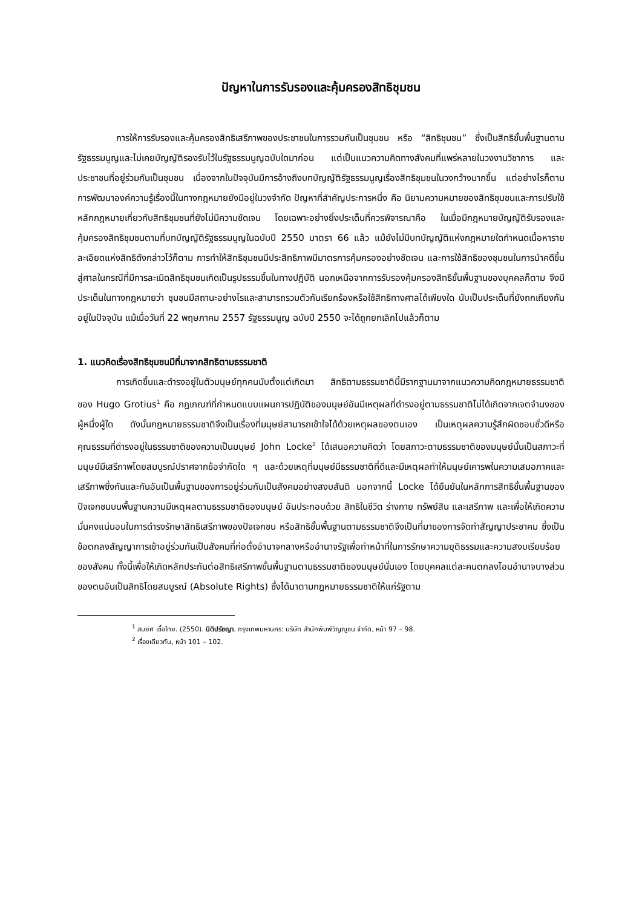ปัญหาในการรับรองและคุ้มครองสิทธิชุมชน
การให้การรับรองและคุ้มครองสิทธิเสรีภาพของประชาชนในการรวมกันเป็นชุมชน หรือ “สิทธิชุมชน” ซึ่งเป็นสิทธิขั้นพื้นฐานตามรัฐธรรมนูญและไม่เคยบัญญัติรองรับไว้ในรัฐธรรมนูญฉบับใดมาก่อน แต่เป็นแนวความคิดทางสังคมที่แพร่หลายในวงงานวิชาการ และประชาชนที่อยู่ร่วมกันเป็นชุมชน เนื่องจากในปัจจุบันมีการอ้างถึงบทบัญญัติรัฐธรรมนูญเรื่องสิทธิชุมชนในวงกว้างมากขึ้น แต่อย่างไรก็ตามการพัฒนาองค์ความรู้เรื่องนี้ในทางกฎหมายยังมีอยู่ในวงจำกัด ปัญหาที่สำคัญประการหนึ่ง คือ นิยามความหมายของสิทธิชุมชนและการปรับใช้หลักกฎหมายเกี่ยวกับสิทธิชุมชนที่ยังไม่มีความชัดเจน โดยเฉพาะอย่างยิ่งประเด็นที่ควรพิจารณาคือ ในเมื่อมีกฎหมายบัญญัติรับรองและคุ้มครองสิทธิชุมชนตามที่บทบัญญัติรัฐธรรมนูญในฉบับปี 2550 มาตรา 66 แล้ว แม้ยังไม่มีบทบัญญัติแห่งกฎหมายใดกำหนดเนื้อหารายละเอียดแห่งสิทธิดังกล่าวไว้ก็ตาม การทำให้สิทธิชุมชนมีประสิทธิภาพมีมาตรการคุ้มครองอย่างชัดเจน และการใช้สิทธิของชุมชนในการนำคดีขึ้นสู่ศาลในกรณีที่มีการละเมิดสิทธิชุมชนเกิดเป็นรูปธรรมขึ้นในทางปฏิบัติ นอกเหนือจากการรับรองคุ้มครองสิทธิขั้นพื้นฐานของบุคคลก็ตาม จึงมีประเด็นในทางกฎหมายว่า ชุมชนมีสถานะอย่างไรและสามารถรวมตัวกันเรียกร้องหรือใช้สิทธิทางศาลได้เพียงใด นับเป็นประเด็นที่ยังถกเถียงกันอยู่ในปัจจุบัน แม้เมื่อวันที่ 22 พฤษภาคม 2557 รัฐธรรมนูญ ฉบับปี 2550 จะได้ถูกยกเลิกไปแล้วก็ตาม
1. แนวคิดเรื่องสิทธิชุมชนมีที่มาจากสิทธิตามธรรมชาติ
การเกิดขึ้นและดำรงอยู่ในตัวมนุษย์ทุกคนนับตั้งแต่เกิดมา สิทธิตามธรรมชาตินี้มีรากฐานมาจากแนวความคิดกฎหมายธรรมชาติ ของ Hugo Grotius<sup>1</sup> คือ กฎเกณฑ์ที่กำหนดแบบแผนการปฏิบัติของมนุษย์อันมีเหตุผลที่ดำรงอยู่ตามธรรมชาติไม่ได้เกิดจากเจตจำนงของผู้หนึ่งผู้ใด ดังนั้นกฎหมายธรรมชาติจึงเป็นเรื่องที่มนุษย์สามารถเข้าใจได้ด้วยเหตุผลของตนเอง เป็นเหตุผลความรู้สึกผิดชอบชั่วดีหรือคุณธรรมที่ดำรงอยู่ในธรรมชาติของความเป็นมนุษย์ John Locke<sup>2</sup> ได้เสนอความคิดว่า โดยสภาวะตามธรรมชาติของมนุษย์นั้นเป็นสภาวะที่มนุษย์มีเสรีภาพโดยสมบูรณ์ปราศจากข้อจำกัดใด ๆ และด้วยเหตุที่มนุษย์มีธรรมชาติที่ดีและมีเหตุผลทำให้มนุษย์เคารพในความเสมอภาคและเสรีภาพซึ่งกันและกันอันเป็นพื้นฐานของการอยู่ร่วมกันเป็นสังคมอย่างสงบสันติ นอกจากนี้ Locke ได้ยืนยันในหลักการสิทธิขั้นพื้นฐานของปัจเจกชนบนพื้นฐานความมีเหตุผลตามธรรมชาติของมนุษย์ อันประกอบด้วย สิทธิในชีวิต ร่างกาย ทรัพย์สิน และเสรีภาพ และเพื่อให้เกิดความมั่นคงแน่นอนในการดำรงรักษาสิทธิเสรีภาพของปัจเจกชน หรือสิทธิขั้นพื้นฐานตามธรรมชาติจึงเป็นที่มาของการจัดทำสัญญาประชาคม ซึ่งเป็นข้อตกลงสัญญาการเข้าอยู่ร่วมกันเป็นสังคมที่ก่อตั้งอำนาจกลางหรืออำนาจรัฐเพื่อทำหน้าที่ในการรักษาความยุติธรรมและความสงบเรียบร้อยของสังคม ทั้งนี้เพื่อให้เกิดหลักประกันต่อสิทธิเสรีภาพขั้นพื้นฐานตามธรรมชาติของมนุษย์นั่นเอง โดยบุคคลแต่ละคนตกลงโอนอำนาจบางส่วนของตนอันเป็นสิทธิโดยสมบูรณ์ (Absolute Rights) ซึ่งได้มาตามกฎหมายธรรมชาติให้แก่รัฐตาม
<sup>1</sup> สมยศ เชื้อไทย. (2550). นิติปรัชญา. กรุงเทพมหานคร: บริษัท สำนักพิมพ์วิญญูชน จำกัด, หน้า 97 – 98.
<sup>2</sup> เรื่องเดียวกัน, หน้า 101 – 102.